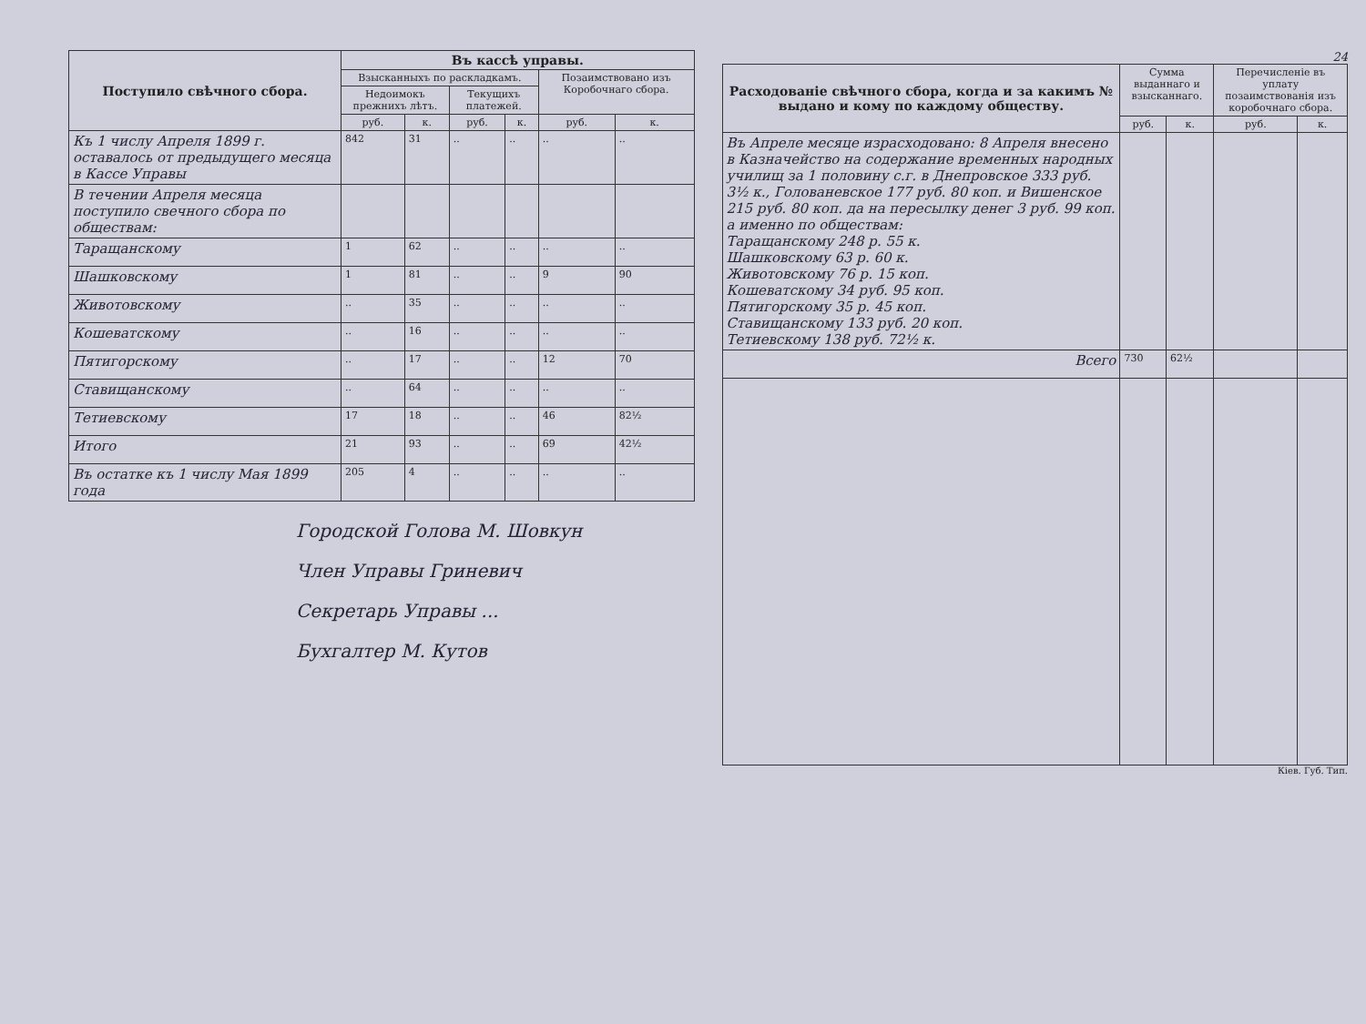| Поступило свѣчного сбора. | Въ кассѣ управы. | | | | | |
| --- | --- | --- | --- | --- | --- | --- |
| | Взысканныхъ по раскладкамъ. | | | | Позаимствовано изъ Коробочнаго сбора. | |
| | Недоимокъ прежнихъ лѣтъ. | | Текущихъ платежей. | | | |
| | руб. | к. | руб. | к. | руб. | к. |
| Къ 1 числу Апреля 1899 г. оставалось от предыдущего месяца в Кассе Управы | 842 | 31 | .. | .. | .. | .. |
| В течении Апреля месяца поступило свечного сбора по обществам: | | | | | | |
| Таращанскому | 1 | 62 | .. | .. | .. | .. |
| Шашковскому | 1 | 81 | .. | .. | 9 | 90 |
| Животовскому | .. | 35 | .. | .. | .. | .. |
| Кошеватскому | .. | 16 | .. | .. | .. | .. |
| Пятигорскому | .. | 17 | .. | .. | 12 | 70 |
| Ставищанскому | .. | 64 | .. | .. | .. | .. |
| Тетиевскому | 17 | 18 | .. | .. | 46 | 82½ |
| Итого | 21 | 93 | .. | .. | 69 | 42½ |
| Въ остатке къ 1 числу Мая 1899 года | 205 | 4 | .. | .. | .. | .. |
Городской Голова М. Шовкун
Член Управы Гриневич
Секретарь Управы ...
Бухгалтер М. Кутов
24
| Расходованіе свѣчного сбора, когда и за какимъ № выдано и кому по каждому обществу. | Сумма выданнаго и взысканнаго. | | Перечисленіе въ уплату позаимствованія изъ коробочнаго сбора. | |
| --- | --- | --- | --- | --- |
| | руб. | к. | руб. | к. |
| Въ Апреле месяце израсходовано: 8 Апреля внесено в Казначейство на содержание временных народных училищ за 1 половину с.г. в Днепровское 333 руб. 3½ к., Голованевское 177 руб. 80 коп. и Вишенское 215 руб. 80 коп. да на пересылку денег 3 руб. 99 коп. а именно по обществам: Таращанскому 248 р. 55 к. Шашковскому 63 р. 60 к. Животовскому 76 р. 15 коп. Кошеватскому 34 руб. 95 коп. Пятигорскому 35 р. 45 коп. Ставищанскому 133 руб. 20 коп. Тетиевскому 138 руб. 72½ к. | | | | |
| Всего | 730 | 62½ | | |
Кіев. Губ. Тип.